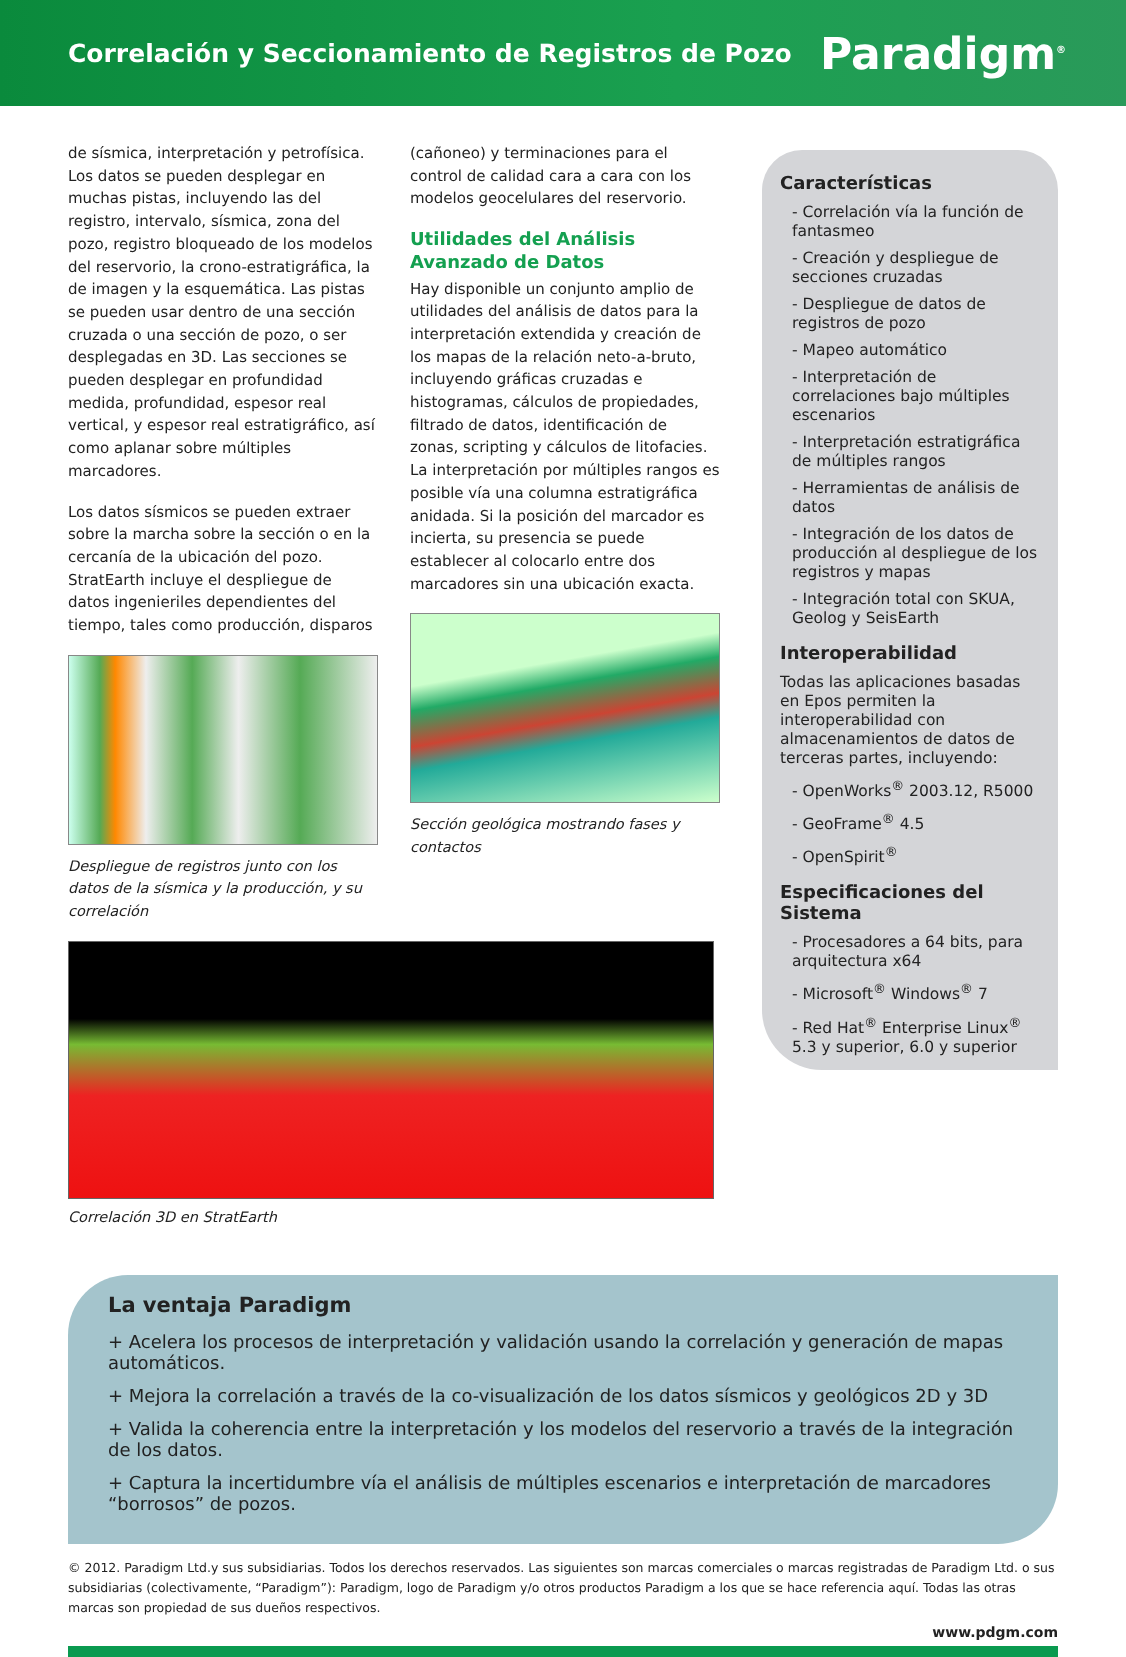Correlación y Seccionamiento de Registros de Pozo
Paradigm<sup>®</sup>
de sísmica, interpretación y petrofísica. Los datos se pueden desplegar en muchas pistas, incluyendo las del registro, intervalo, sísmica, zona del pozo, registro bloqueado de los modelos del reservorio, la crono-estratigráfica, la de imagen y la esquemática. Las pistas se pueden usar dentro de una sección cruzada o una sección de pozo, o ser desplegadas en 3D. Las secciones se pueden desplegar en profundidad medida, profundidad, espesor real vertical, y espesor real estratigráfico, así como aplanar sobre múltiples marcadores.
Los datos sísmicos se pueden extraer sobre la marcha sobre la sección o en la cercanía de la ubicación del pozo. StratEarth incluye el despliegue de datos ingenieriles dependientes del tiempo, tales como producción, disparos
Despliegue de registros junto con los datos de la sísmica y la producción, y su correlación
(cañoneo) y terminaciones para el control de calidad cara a cara con los modelos geocelulares del reservorio.
Utilidades del Análisis Avanzado de Datos
Hay disponible un conjunto amplio de utilidades del análisis de datos para la interpretación extendida y creación de los mapas de la relación neto-a-bruto, incluyendo gráficas cruzadas e histogramas, cálculos de propiedades, filtrado de datos, identificación de zonas, scripting y cálculos de litofacies. La interpretación por múltiples rangos es posible vía una columna estratigráfica anidada. Si la posición del marcador es incierta, su presencia se puede establecer al colocarlo entre dos marcadores sin una ubicación exacta.
Sección geológica mostrando fases y contactos
Correlación 3D en StratEarth
Características
- Correlación vía la función de fantasmeo
- Creación y despliegue de secciones cruzadas
- Despliegue de datos de registros de pozo
- Mapeo automático
- Interpretación de correlaciones bajo múltiples escenarios
- Interpretación estratigráfica de múltiples rangos
- Herramientas de análisis de datos
- Integración de los datos de producción al despliegue de los registros y mapas
- Integración total con SKUA, Geolog y SeisEarth
Interoperabilidad
Todas las aplicaciones basadas en Epos permiten la interoperabilidad con almacenamientos de datos de terceras partes, incluyendo:
- OpenWorks<sup>®</sup> 2003.12, R5000
- GeoFrame<sup>®</sup> 4.5
- OpenSpirit<sup>®</sup>
Especificaciones del Sistema
- Procesadores a 64 bits, para arquitectura x64
- Microsoft<sup>®</sup> Windows<sup>®</sup> 7
- Red Hat<sup>®</sup> Enterprise Linux<sup>®</sup> 5.3 y superior, 6.0 y superior
La ventaja Paradigm
+ Acelera los procesos de interpretación y validación usando la correlación y generación de mapas automáticos.
+ Mejora la correlación a través de la co-visualización de los datos sísmicos y geológicos 2D y 3D
+ Valida la coherencia entre la interpretación y los modelos del reservorio a través de la integración de los datos.
+ Captura la incertidumbre vía el análisis de múltiples escenarios e interpretación de marcadores “borrosos” de pozos.
© 2012. Paradigm Ltd.y sus subsidiarias. Todos los derechos reservados. Las siguientes son marcas comerciales o marcas registradas de Paradigm Ltd. o sus subsidiarias (colectivamente, “Paradigm”): Paradigm, logo de Paradigm y/o otros productos Paradigm a los que se hace referencia aquí. Todas las otras marcas son propiedad de sus dueños respectivos.
www.pdgm.com